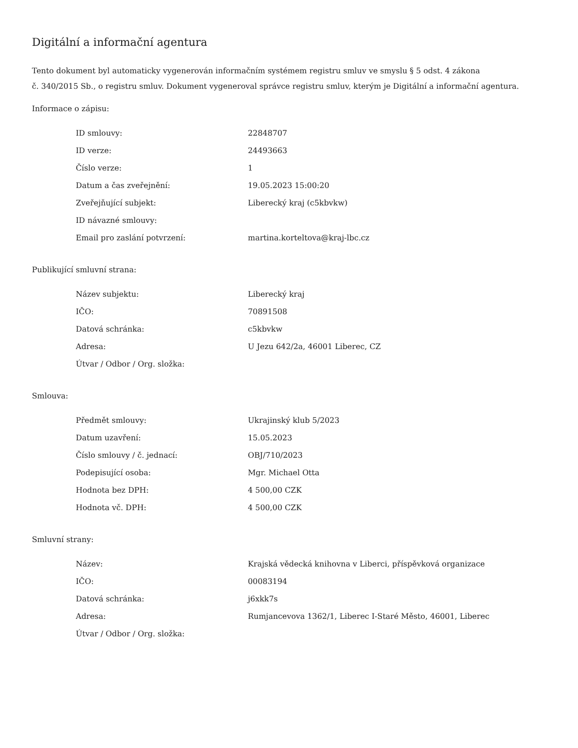Digitální a informační agentura
Tento dokument byl automaticky vygenerován informačním systémem registru smluv ve smyslu § 5 odst. 4 zákona
č. 340/2015 Sb., o registru smluv. Dokument vygeneroval správce registru smluv, kterým je Digitální a informační agentura.
Informace o zápisu:
| ID smlouvy: | 22848707 |
| ID verze: | 24493663 |
| Číslo verze: | 1 |
| Datum a čas zveřejnění: | 19.05.2023 15:00:20 |
| Zveřejňující subjekt: | Liberecký kraj (c5kbvkw) |
| ID návazné smlouvy: | |
| Email pro zaslání potvrzení: | martina.korteltova@kraj-lbc.cz |
Publikující smluvní strana:
| Název subjektu: | Liberecký kraj |
| IČO: | 70891508 |
| Datová schránka: | c5kbvkw |
| Adresa: | U Jezu 642/2a, 46001 Liberec, CZ |
| Útvar / Odbor / Org. složka: | |
Smlouva:
| Předmět smlouvy: | Ukrajinský klub 5/2023 |
| Datum uzavření: | 15.05.2023 |
| Číslo smlouvy / č. jednací: | OBJ/710/2023 |
| Podepisující osoba: | Mgr. Michael Otta |
| Hodnota bez DPH: | 4 500,00 CZK |
| Hodnota vč. DPH: | 4 500,00 CZK |
Smluvní strany:
| Název: | Krajská vědecká knihovna v Liberci, příspěvková organizace |
| IČO: | 00083194 |
| Datová schránka: | j6xkk7s |
| Adresa: | Rumjancevova 1362/1, Liberec I-Staré Město, 46001, Liberec |
| Útvar / Odbor / Org. složka: | |